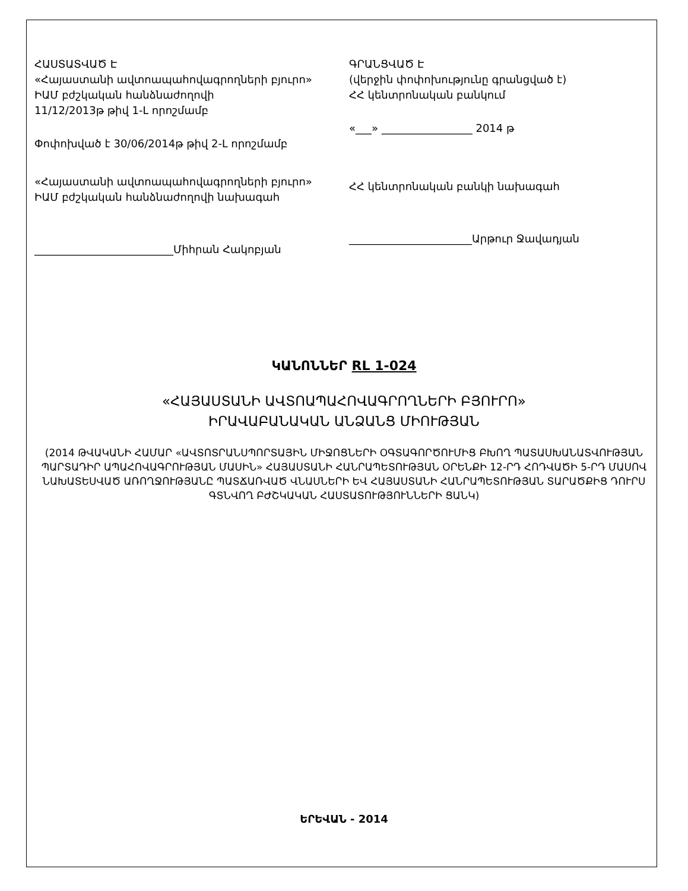ՀԱՍՏԱՏՎԱԾ Է
«Հայաստանի ավտոապահովագրողների բյուրո»
ԻԱՄ բժշկական հանձնաժողովի
11/12/2013թ թիվ 1-Լ որոշմամբ
Փոփոխված է 30/06/2014թ թիվ 2-Լ որոշմամբ
«Հայաստանի ավտոապահովագրողների բյուրո»
ԻԱՄ բժշկական հանձնաժողովի նախագահ
__________________________Միհրան Հակոբյան
ԳՐԱՆՑՎԱԾ Է
(վերջին փոփոխությունը գրանցված է)
ՀՀ կենտրոնական բանկում
«___» _________________ 2014 թ
ՀՀ կենտրոնական բանկի նախագահ
_______________________Արթուր Ջավադյան
ԿԱՆՈՆՆԵՐ RL 1-024
«ՀԱՅԱՍՏԱՆԻ ԱՎՏՈԱՊԱՀՈՎԱԳՐՈՂՆԵՐԻ ԲՅՈՒՐՈ»
ԻՐԱՎԱԲԱՆԱԿԱՆ ԱՆՁԱՆՑ ՄԻՈՒԹՅԱՆ
(2014 ԹՎԱԿԱՆԻ ՀԱՄԱՐ «ԱՎՏՈՏՐԱՆՍՊՈՐՏԱՅԻՆ ՄԻՋՈՑՆԵՐԻ ՕԳՏԱԳՈՐԾՈՒՄԻՑ ԲԽՈՂ ՊԱՏԱՍԽԱՆԱՏՎՈՒԹՅԱՆ ՊԱՐՏԱԴԻՐ ԱՊԱՀՈՎԱԳՐՈՒԹՅԱՆ ՄԱՍԻՆ» ՀԱՅԱՍՏԱՆԻ ՀԱՆՐԱՊԵՏՈՒԹՅԱՆ ՕՐԵՆՔԻ 12-ՐԴ ՀՈԴՎԱԾԻ 5-ՐԴ ՄԱՍՈՎ ՆԱԽԱՏԵՍՎԱԾ ԱՌՈՂՋՈՒԹՅԱՆԸ ՊԱՏՃԱՌՎԱԾ ՎՆԱՍՆԵՐԻ ԵՎ ՀԱՅԱՍՏԱՆԻ ՀԱՆՐԱՊԵՏՈՒԹՅԱՆ ՏԱՐԱԾՔԻՑ ԴՈՒՐՍ ԳՏՆՎՈՂ ԲԺՇԿԱԿԱՆ ՀԱՍՏԱՏՈՒԹՅՈՒՆՆԵՐԻ ՑԱՆԿ)
ԵՐԵՎԱՆ - 2014